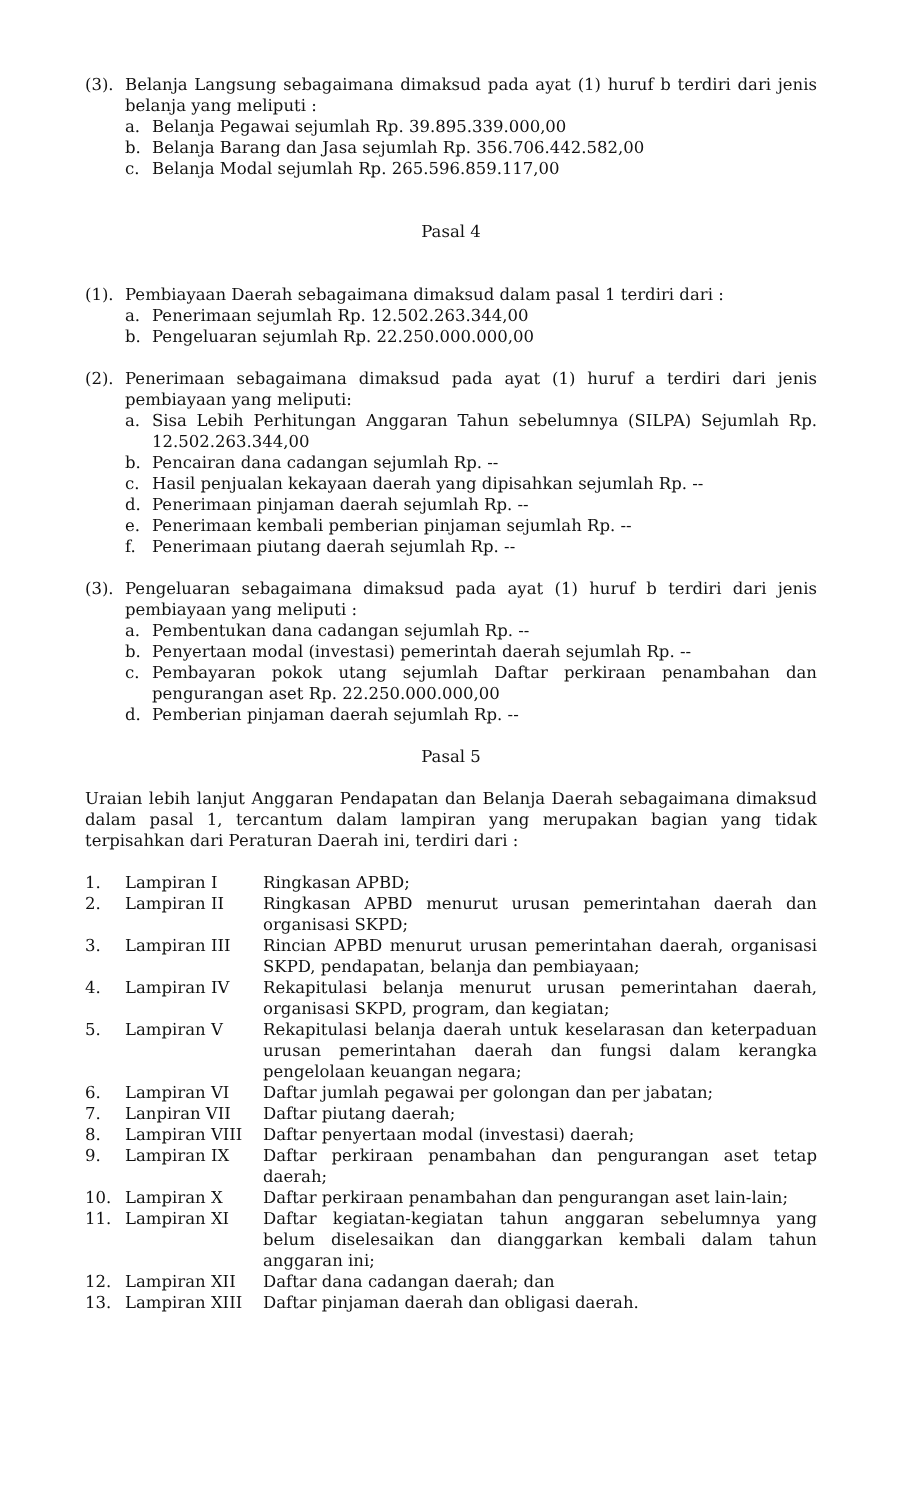(3). Belanja Langsung sebagaimana dimaksud pada ayat (1) huruf b terdiri dari jenis belanja yang meliputi :
a. Belanja Pegawai sejumlah Rp. 39.895.339.000,00
b. Belanja Barang dan Jasa sejumlah Rp. 356.706.442.582,00
c. Belanja Modal sejumlah Rp. 265.596.859.117,00
Pasal 4
(1). Pembiayaan Daerah sebagaimana dimaksud dalam pasal 1 terdiri dari :
a. Penerimaan sejumlah Rp. 12.502.263.344,00
b. Pengeluaran sejumlah Rp. 22.250.000.000,00
(2). Penerimaan sebagaimana dimaksud pada ayat (1) huruf a terdiri dari jenis pembiayaan yang meliputi:
a. Sisa Lebih Perhitungan Anggaran Tahun sebelumnya (SILPA) Sejumlah Rp. 12.502.263.344,00
b. Pencairan dana cadangan sejumlah Rp. --
c. Hasil penjualan kekayaan daerah yang dipisahkan sejumlah Rp. --
d. Penerimaan pinjaman daerah sejumlah Rp. --
e. Penerimaan kembali pemberian pinjaman sejumlah Rp. --
f. Penerimaan piutang daerah sejumlah Rp. --
(3). Pengeluaran sebagaimana dimaksud pada ayat (1) huruf b terdiri dari jenis pembiayaan yang meliputi :
a. Pembentukan dana cadangan sejumlah Rp. --
b. Penyertaan modal (investasi) pemerintah daerah sejumlah Rp. --
c. Pembayaran pokok utang sejumlah Daftar perkiraan penambahan dan pengurangan aset Rp. 22.250.000.000,00
d. Pemberian pinjaman daerah sejumlah Rp. --
Pasal 5
Uraian lebih lanjut Anggaran Pendapatan dan Belanja Daerah sebagaimana dimaksud dalam pasal 1, tercantum dalam lampiran yang merupakan bagian yang tidak terpisahkan dari Peraturan Daerah ini, terdiri dari :
1. Lampiran I Ringkasan APBD;
2. Lampiran II Ringkasan APBD menurut urusan pemerintahan daerah dan organisasi SKPD;
3. Lampiran III Rincian APBD menurut urusan pemerintahan daerah, organisasi SKPD, pendapatan, belanja dan pembiayaan;
4. Lampiran IV Rekapitulasi belanja menurut urusan pemerintahan daerah, organisasi SKPD, program, dan kegiatan;
5. Lampiran V Rekapitulasi belanja daerah untuk keselarasan dan keterpaduan urusan pemerintahan daerah dan fungsi dalam kerangka pengelolaan keuangan negara;
6. Lampiran VI Daftar jumlah pegawai per golongan dan per jabatan;
7. Lanpiran VII Daftar piutang daerah;
8. Lampiran VIII Daftar penyertaan modal (investasi) daerah;
9. Lampiran IX Daftar perkiraan penambahan dan pengurangan aset tetap daerah;
10. Lampiran X Daftar perkiraan penambahan dan pengurangan aset lain-lain;
11. Lampiran XI Daftar kegiatan-kegiatan tahun anggaran sebelumnya yang belum diselesaikan dan dianggarkan kembali dalam tahun anggaran ini;
12. Lampiran XII Daftar dana cadangan daerah; dan
13. Lampiran XIII Daftar pinjaman daerah dan obligasi daerah.